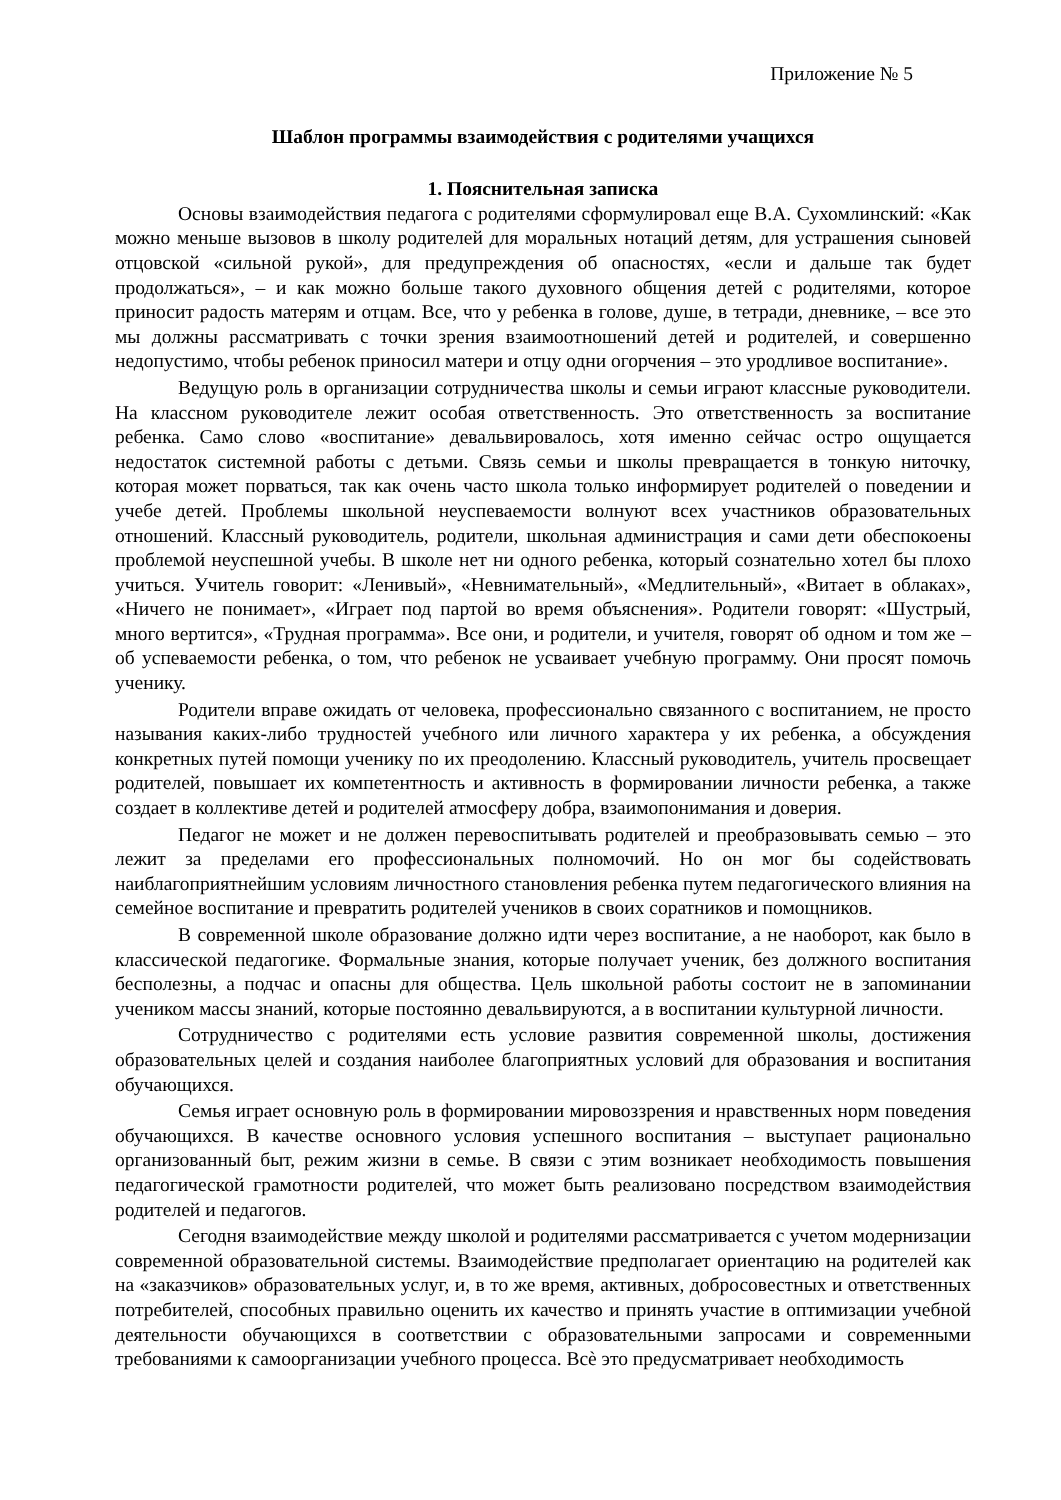Приложение № 5
Шаблон программы взаимодействия с родителями учащихся
1. Пояснительная записка
Основы взаимодействия педагога с родителями сформулировал еще В.А. Сухомлинский: «Как можно меньше вызовов в школу родителей для моральных нотаций детям, для устрашения сыновей отцовской «сильной рукой», для предупреждения об опасностях, «если и дальше так будет продолжаться», – и как можно больше такого духовного общения детей с родителями, которое приносит радость матерям и отцам. Все, что у ребенка в голове, душе, в тетради, дневнике, – все это мы должны рассматривать с точки зрения взаимоотношений детей и родителей, и совершенно недопустимо, чтобы ребенок приносил матери и отцу одни огорчения – это уродливое воспитание».
Ведущую роль в организации сотрудничества школы и семьи играют классные руководители. На классном руководителе лежит особая ответственность. Это ответственность за воспитание ребенка. Само слово «воспитание» девальвировалось, хотя именно сейчас остро ощущается недостаток системной работы с детьми. Связь семьи и школы превращается в тонкую ниточку, которая может порваться, так как очень часто школа только информирует родителей о поведении и учебе детей. Проблемы школьной неуспеваемости волнуют всех участников образовательных отношений. Классный руководитель, родители, школьная администрация и сами дети обеспокоены проблемой неуспешной учебы. В школе нет ни одного ребенка, который сознательно хотел бы плохо учиться. Учитель говорит: «Ленивый», «Невнимательный», «Медлительный», «Витает в облаках», «Ничего не понимает», «Играет под партой во время объяснения». Родители говорят: «Шустрый, много вертится», «Трудная программа». Все они, и родители, и учителя, говорят об одном и том же – об успеваемости ребенка, о том, что ребенок не усваивает учебную программу. Они просят помочь ученику.
Родители вправе ожидать от человека, профессионально связанного с воспитанием, не просто называния каких-либо трудностей учебного или личного характера у их ребенка, а обсуждения конкретных путей помощи ученику по их преодолению. Классный руководитель, учитель просвещает родителей, повышает их компетентность и активность в формировании личности ребенка, а также создает в коллективе детей и родителей атмосферу добра, взаимопонимания и доверия.
Педагог не может и не должен перевоспитывать родителей и преобразовывать семью – это лежит за пределами его профессиональных полномочий. Но он мог бы содействовать наиблагоприятнейшим условиям личностного становления ребенка путем педагогического влияния на семейное воспитание и превратить родителей учеников в своих соратников и помощников.
В современной школе образование должно идти через воспитание, а не наоборот, как было в классической педагогике. Формальные знания, которые получает ученик, без должного воспитания бесполезны, а подчас и опасны для общества. Цель школьной работы состоит не в запоминании учеником массы знаний, которые постоянно девальвируются, а в воспитании культурной личности.
Сотрудничество с родителями есть условие развития современной школы, достижения образовательных целей и создания наиболее благоприятных условий для образования и воспитания обучающихся.
Семья играет основную роль в формировании мировоззрения и нравственных норм поведения обучающихся. В качестве основного условия успешного воспитания – выступает рационально организованный быт, режим жизни в семье. В связи с этим возникает необходимость повышения педагогической грамотности родителей, что может быть реализовано посредством взаимодействия родителей и педагогов.
Сегодня взаимодействие между школой и родителями рассматривается с учетом модернизации современной образовательной системы. Взаимодействие предполагает ориентацию на родителей как на «заказчиков» образовательных услуг, и, в то же время, активных, добросовестных и ответственных потребителей, способных правильно оценить их качество и принять участие в оптимизации учебной деятельности обучающихся в соответствии с образовательными запросами и современными требованиями к самоорганизации учебного процесса. Всѐ это предусматривает необходимость